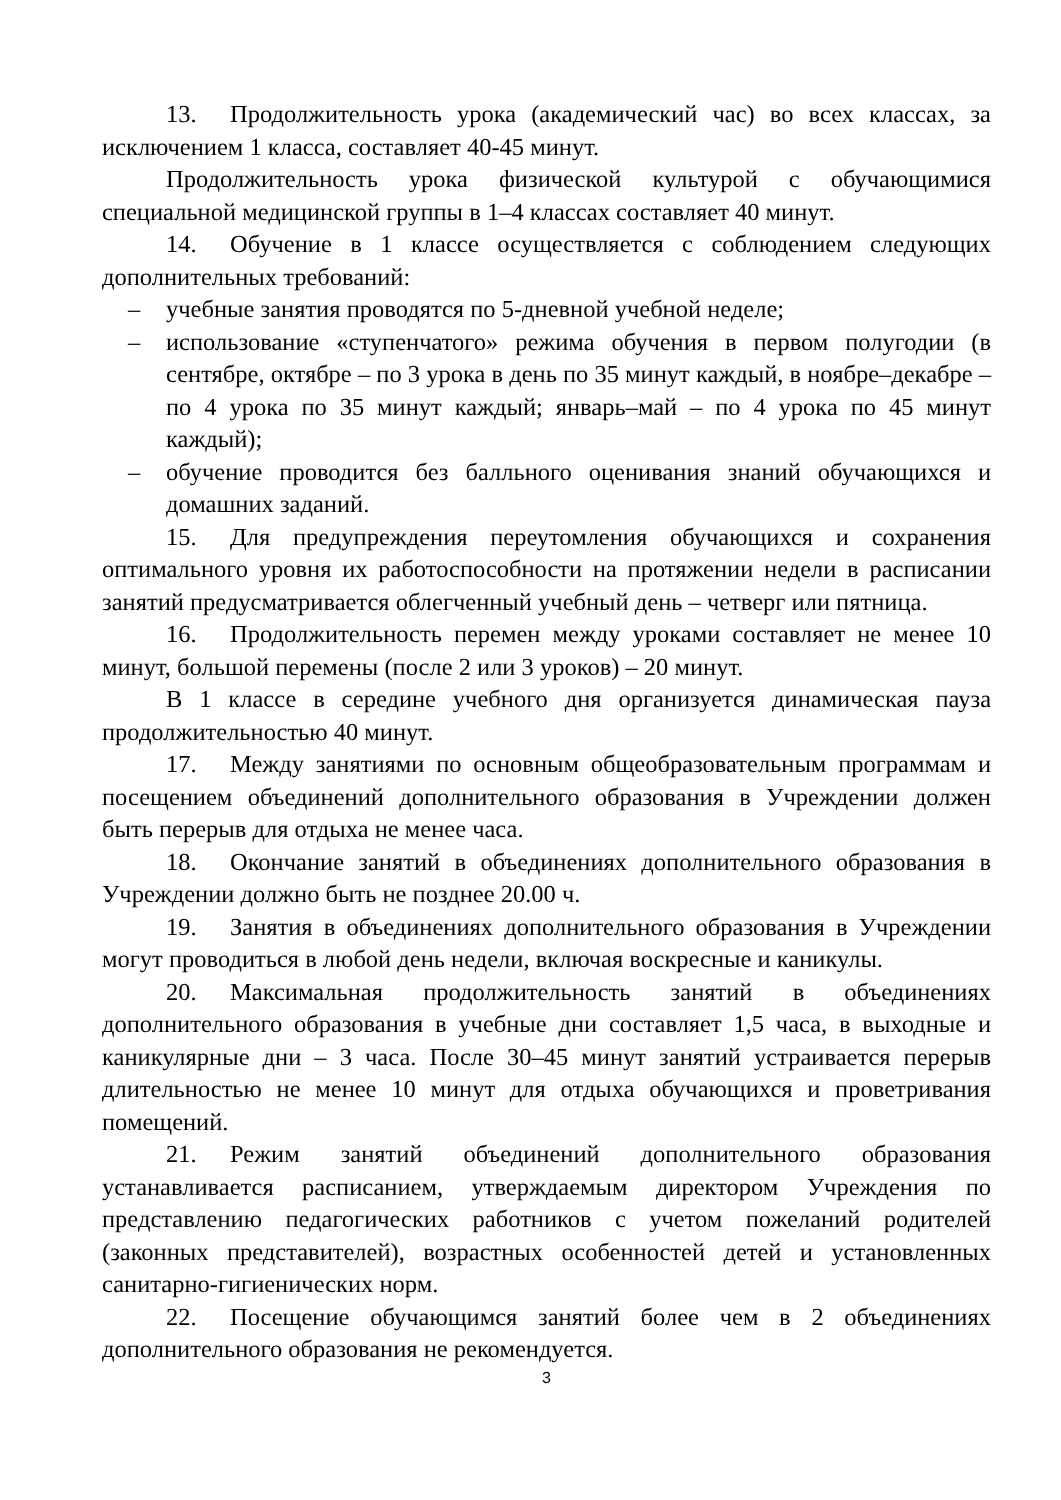13. Продолжительность урока (академический час) во всех классах, за исключением 1 класса, составляет 40-45 минут.
Продолжительность урока физической культурой с обучающимися специальной медицинской группы в 1–4 классах составляет 40 минут.
14. Обучение в 1 классе осуществляется с соблюдением следующих дополнительных требований:
– учебные занятия проводятся по 5-дневной учебной неделе;
– использование «ступенчатого» режима обучения в первом полугодии (в сентябре, октябре – по 3 урока в день по 35 минут каждый, в ноябре–декабре – по 4 урока по 35 минут каждый; январь–май – по 4 урока по 45 минут каждый);
– обучение проводится без балльного оценивания знаний обучающихся и домашних заданий.
15. Для предупреждения переутомления обучающихся и сохранения оптимального уровня их работоспособности на протяжении недели в расписании занятий предусматривается облегченный учебный день – четверг или пятница.
16. Продолжительность перемен между уроками составляет не менее 10 минут, большой перемены (после 2 или 3 уроков) – 20 минут.
В 1 классе в середине учебного дня организуется динамическая пауза продолжительностью 40 минут.
17. Между занятиями по основным общеобразовательным программам и посещением объединений дополнительного образования в Учреждении должен быть перерыв для отдыха не менее часа.
18. Окончание занятий в объединениях дополнительного образования в Учреждении должно быть не позднее 20.00 ч.
19. Занятия в объединениях дополнительного образования в Учреждении могут проводиться в любой день недели, включая воскресные и каникулы.
20. Максимальная продолжительность занятий в объединениях дополнительного образования в учебные дни составляет 1,5 часа, в выходные и каникулярные дни – 3 часа. После 30–45 минут занятий устраивается перерыв длительностью не менее 10 минут для отдыха обучающихся и проветривания помещений.
21. Режим занятий объединений дополнительного образования устанавливается расписанием, утверждаемым директором Учреждения по представлению педагогических работников с учетом пожеланий родителей (законных представителей), возрастных особенностей детей и установленных санитарно-гигиенических норм.
22. Посещение обучающимся занятий более чем в 2 объединениях дополнительного образования не рекомендуется.
3